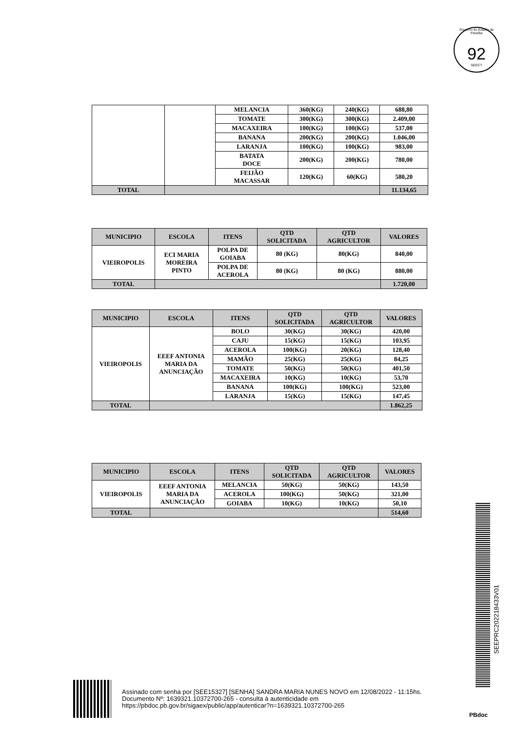Governo do Estado da Paraíba
92
SEECT
| | | MELANCIA | 360(KG) | 240(KG) | 688,80 |
| | | TOMATE | 300(KG) | 300(KG) | 2.409,00 |
| | | MACAXEIRA | 100(KG) | 100(KG) | 537,00 |
| | | BANANA | 200(KG) | 200(KG) | 1.046,00 |
| | | LARANJA | 100(KG) | 100(KG) | 983,00 |
| | | BATATA DOCE | 200(KG) | 200(KG) | 780,00 |
| | | FEIJÃO MACASSAR | 120(KG) | 60(KG) | 580,20 |
| TOTAL | | | | | 11.134,65 |
| MUNICIPIO | ESCOLA | ITENS | QTD SOLICITADA | QTD AGRICULTOR | VALORES |
| --- | --- | --- | --- | --- | --- |
| VIEIROPOLIS | ECI MARIA MOREIRA PINTO | POLPA DE GOIABA | 80 (KG) | 80(KG) | 840,00 |
| | | POLPA DE ACEROLA | 80 (KG) | 80 (KG) | 880,00 |
| TOTAL | | | | | 1.720,00 |
| MUNICIPIO | ESCOLA | ITENS | QTD SOLICITADA | QTD AGRICULTOR | VALORES |
| --- | --- | --- | --- | --- | --- |
| VIEIROPOLIS | EEEF ANTONIA MARIA DA ANUNCIAÇÃO | BOLO | 30(KG) | 30(KG) | 420,00 |
| | | CAJU | 15(KG) | 15(KG) | 103,95 |
| | | ACEROLA | 100(KG) | 20(KG) | 128,40 |
| | | MAMÃO | 25(KG) | 25(KG) | 84,25 |
| | | TOMATE | 50(KG) | 50(KG) | 401,50 |
| | | MACAXEIRA | 10(KG) | 10(KG) | 53,70 |
| | | BANANA | 100(KG) | 100(KG) | 523,00 |
| | | LARANJA | 15(KG) | 15(KG) | 147,45 |
| TOTAL | | | | | 1.862,25 |
| MUNICIPIO | ESCOLA | ITENS | QTD SOLICITADA | QTD AGRICULTOR | VALORES |
| --- | --- | --- | --- | --- | --- |
| VIEIROPOLIS | EEEF ANTONIA MARIA DA ANUNCIAÇÃO | MELANCIA | 50(KG) | 50(KG) | 143,50 |
| | | ACEROLA | 100(KG) | 50(KG) | 321,00 |
| | | GOIABA | 10(KG) | 10(KG) | 50,10 |
| TOTAL | | | | | 514,60 |
SEEPRC202218433V01
Assinado com senha por [SEE15327] [SENHA] SANDRA MARIA NUNES NOVO em 12/08/2022 - 11:15hs.
Documento Nº: 1639321.10372700-265 - consulta à autenticidade em
https://pbdoc.pb.gov.br/sigaex/public/app/autenticar?n=1639321.10372700-265
PBdoc